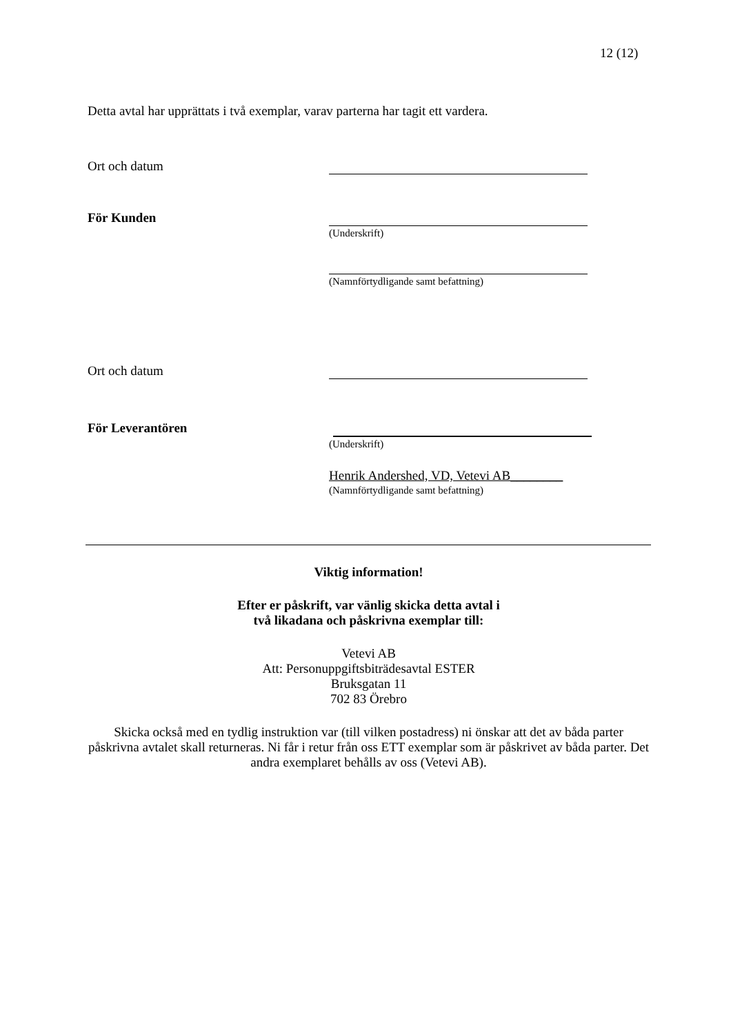12 (12)
Detta avtal har upprättats i två exemplar, varav parterna har tagit ett vardera.
Ort och datum
För Kunden
(Underskrift)
(Namnförtydligande samt befattning)
Ort och datum
För Leverantören
(Underskrift)
Henrik Andershed, VD, Vetevi AB________
(Namnförtydligande samt befattning)
Viktig information!
Efter er påskrift, var vänlig skicka detta avtal i
två likadana och påskrivna exemplar till:
Vetevi AB
Att: Personuppgiftsbiträdesavtal ESTER
Bruksgatan 11
702 83 Örebro
Skicka också med en tydlig instruktion var (till vilken postadress) ni önskar att det av båda parter påskrivna avtalet skall returneras. Ni får i retur från oss ETT exemplar som är påskrivet av båda parter. Det andra exemplaret behålls av oss (Vetevi AB).